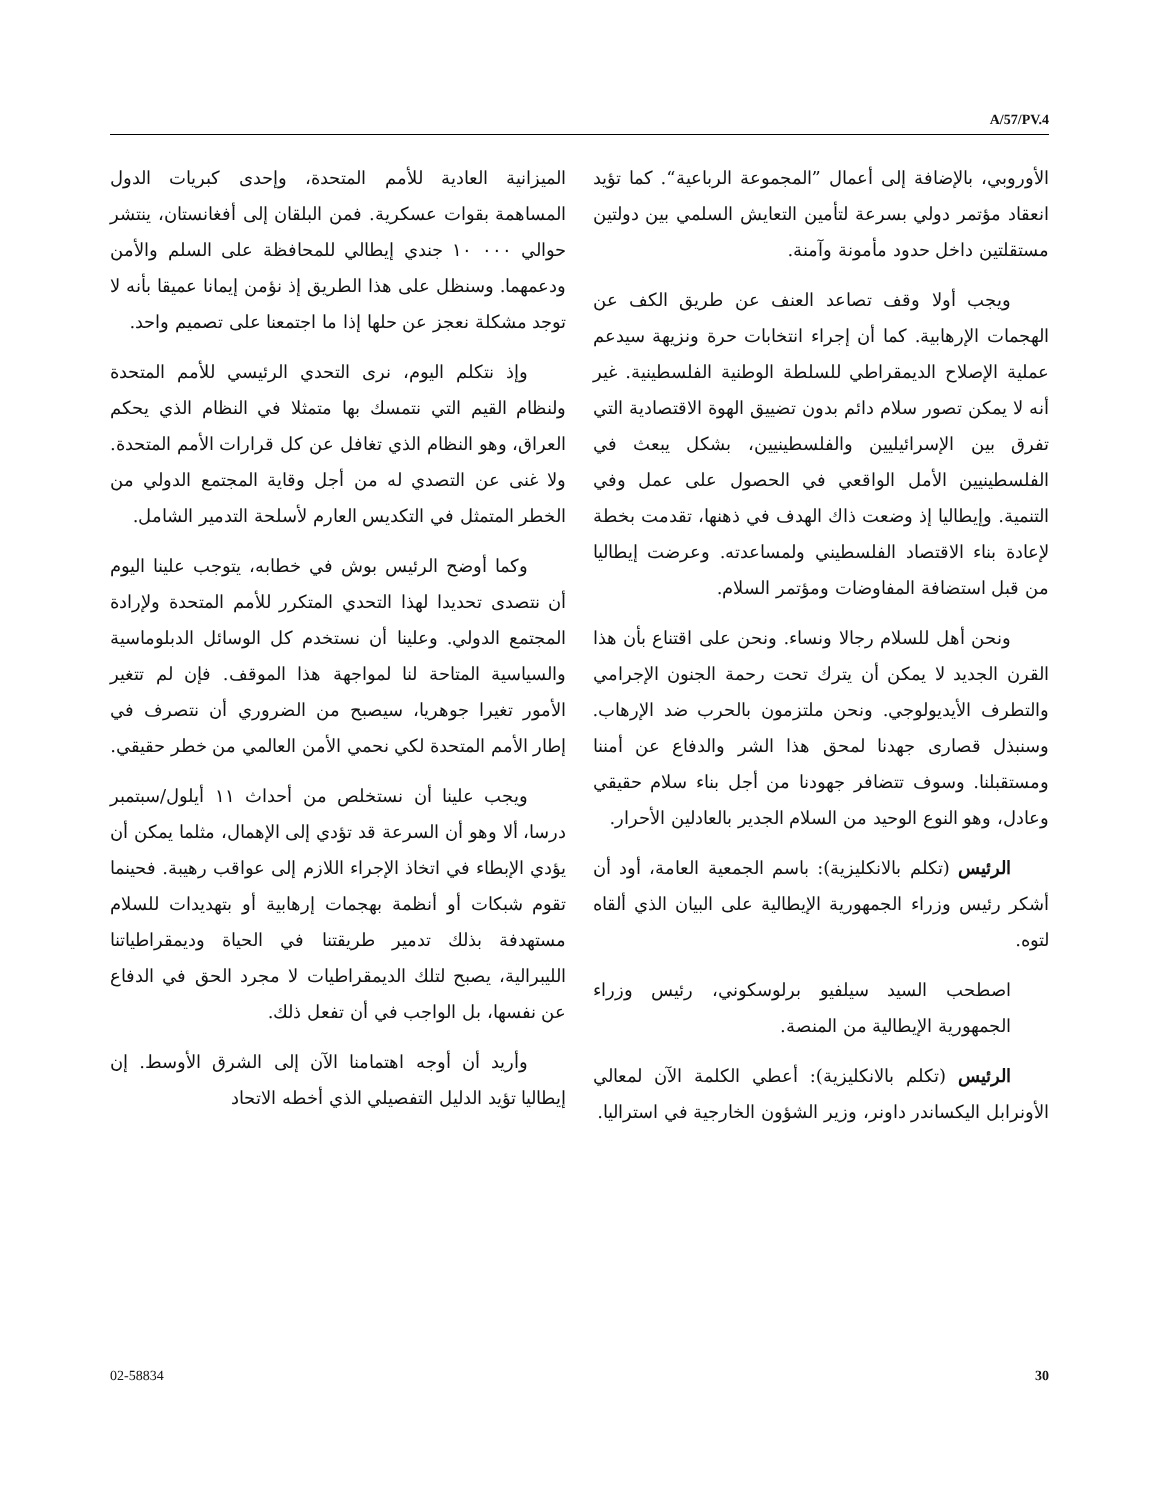A/57/PV.4
الميزانية العادية للأمم المتحدة، وإحدى كبريات الدول المساهمة بقوات عسكرية. فمن البلقان إلى أفغانستان، ينتشر حوالي ٠٠٠ ١٠ جندي إيطالي للمحافظة على السلم والأمن ودعمهما. وسنظل على هذا الطريق إذ نؤمن إيمانا عميقا بأنه لا توجد مشكلة نعجز عن حلها إذا ما اجتمعنا على تصميم واحد.
وإذ نتكلم اليوم، نرى التحدي الرئيسي للأمم المتحدة ولنظام القيم التي نتمسك بها متمثلا في النظام الذي يحكم العراق، وهو النظام الذي تغافل عن كل قرارات الأمم المتحدة. ولا غنى عن التصدي له من أجل وقاية المجتمع الدولي من الخطر المتمثل في التكديس العارم لأسلحة التدمير الشامل.
وكما أوضح الرئيس بوش في خطابه، يتوجب علينا اليوم أن نتصدى تحديدا لهذا التحدي المتكرر للأمم المتحدة ولإرادة المجتمع الدولي. وعلينا أن نستخدم كل الوسائل الدبلوماسية والسياسية المتاحة لنا لمواجهة هذا الموقف. فإن لم تتغير الأمور تغيرا جوهريا، سيصبح من الضروري أن نتصرف في إطار الأمم المتحدة لكي نحمي الأمن العالمي من خطر حقيقي.
ويجب علينا أن نستخلص من أحداث ١١ أيلول/سبتمبر درسا، ألا وهو أن السرعة قد تؤدي إلى الإهمال، مثلما يمكن أن يؤدي الإبطاء في اتخاذ الإجراء اللازم إلى عواقب رهيبة. فحينما تقوم شبكات أو أنظمة بهجمات إرهابية أو بتهديدات للسلام مستهدفة بذلك تدمير طريقتنا في الحياة وديمقراطياتنا الليبرالية، يصبح لتلك الديمقراطيات لا مجرد الحق في الدفاع عن نفسها، بل الواجب في أن تفعل ذلك.
وأريد أن أوجه اهتمامنا الآن إلى الشرق الأوسط. إن إيطاليا تؤيد الدليل التفصيلي الذي أخطه الاتحاد
الأوروبي، بالإضافة إلى أعمال ”المجموعة الرباعية“. كما تؤيد انعقاد مؤتمر دولي بسرعة لتأمين التعايش السلمي بين دولتين مستقلتين داخل حدود مأمونة وآمنة.
ويجب أولا وقف تصاعد العنف عن طريق الكف عن الهجمات الإرهابية. كما أن إجراء انتخابات حرة ونزيهة سيدعم عملية الإصلاح الديمقراطي للسلطة الوطنية الفلسطينية. غير أنه لا يمكن تصور سلام دائم بدون تضييق الهوة الاقتصادية التي تفرق بين الإسرائيليين والفلسطينيين، بشكل يبعث في الفلسطينيين الأمل الواقعي في الحصول على عمل وفي التنمية. وإيطاليا إذ وضعت ذاك الهدف في ذهنها، تقدمت بخطة لإعادة بناء الاقتصاد الفلسطيني ولمساعدته. وعرضت إيطاليا من قبل استضافة المفاوضات ومؤتمر السلام.
ونحن أهل للسلام رجالا ونساء. ونحن على اقتناع بأن هذا القرن الجديد لا يمكن أن يترك تحت رحمة الجنون الإجرامي والتطرف الأيديولوجي. ونحن ملتزمون بالحرب ضد الإرهاب. وسنبذل قصارى جهدنا لمحق هذا الشر والدفاع عن أمننا ومستقبلنا. وسوف تتضافر جهودنا من أجل بناء سلام حقيقي وعادل، وهو النوع الوحيد من السلام الجدير بالعادلين الأحرار.
الرئيس (تكلم بالانكليزية): باسم الجمعية العامة، أود أن أشكر رئيس وزراء الجمهورية الإيطالية على البيان الذي ألقاه لتوه.
اصطحب السيد سيلفيو برلوسكوني، رئيس وزراء الجمهورية الإيطالية من المنصة.
الرئيس (تكلم بالانكليزية): أعطي الكلمة الآن لمعالي الأونرابل اليكساندر داونر، وزير الشؤون الخارجية في استراليا.
30 02-58834